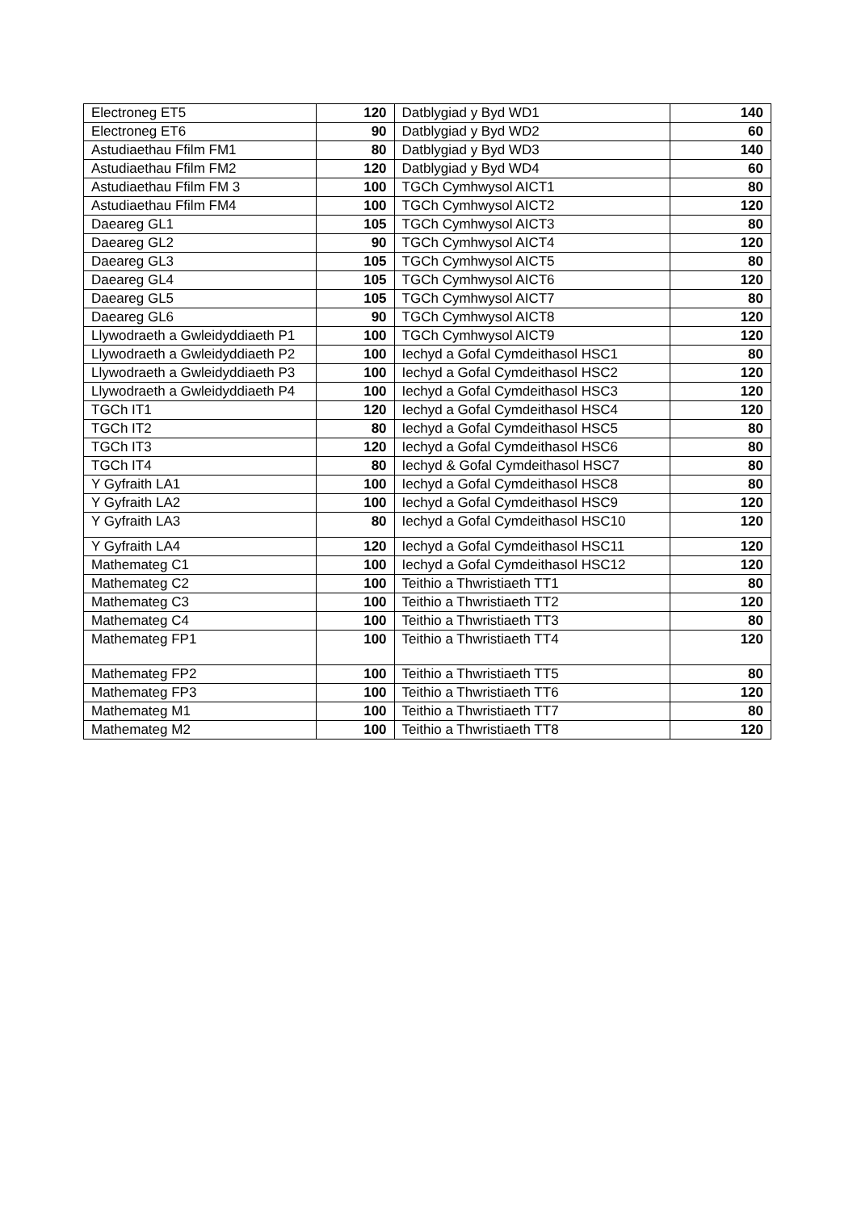| Electroneg ET5 | 120 | Datblygiad y Byd WD1 | 140 |
| Electroneg ET6 | 90 | Datblygiad y Byd WD2 | 60 |
| Astudiaethau Ffilm FM1 | 80 | Datblygiad y Byd WD3 | 140 |
| Astudiaethau Ffilm FM2 | 120 | Datblygiad y Byd WD4 | 60 |
| Astudiaethau Ffilm FM 3 | 100 | TGCh Cymhwysol AICT1 | 80 |
| Astudiaethau Ffilm FM4 | 100 | TGCh Cymhwysol AICT2 | 120 |
| Daeareg GL1 | 105 | TGCh Cymhwysol AICT3 | 80 |
| Daeareg GL2 | 90 | TGCh Cymhwysol AICT4 | 120 |
| Daeareg GL3 | 105 | TGCh Cymhwysol AICT5 | 80 |
| Daeareg GL4 | 105 | TGCh Cymhwysol AICT6 | 120 |
| Daeareg GL5 | 105 | TGCh Cymhwysol AICT7 | 80 |
| Daeareg GL6 | 90 | TGCh Cymhwysol AICT8 | 120 |
| Llywodraeth a Gwleidyddiaeth P1 | 100 | TGCh Cymhwysol AICT9 | 120 |
| Llywodraeth a Gwleidyddiaeth P2 | 100 | Iechyd a Gofal Cymdeithasol HSC1 | 80 |
| Llywodraeth a Gwleidyddiaeth P3 | 100 | Iechyd a Gofal Cymdeithasol HSC2 | 120 |
| Llywodraeth a Gwleidyddiaeth P4 | 100 | Iechyd a Gofal Cymdeithasol HSC3 | 120 |
| TGCh IT1 | 120 | Iechyd a Gofal Cymdeithasol HSC4 | 120 |
| TGCh IT2 | 80 | Iechyd a Gofal Cymdeithasol HSC5 | 80 |
| TGCh IT3 | 120 | Iechyd a Gofal Cymdeithasol HSC6 | 80 |
| TGCh IT4 | 80 | Iechyd & Gofal Cymdeithasol HSC7 | 80 |
| Y Gyfraith LA1 | 100 | Iechyd a Gofal Cymdeithasol HSC8 | 80 |
| Y Gyfraith LA2 | 100 | Iechyd a Gofal Cymdeithasol HSC9 | 120 |
| Y Gyfraith LA3 | 80 | Iechyd a Gofal Cymdeithasol HSC10 | 120 |
| Y Gyfraith LA4 | 120 | Iechyd a Gofal Cymdeithasol HSC11 | 120 |
| Mathemateg C1 | 100 | Iechyd a Gofal Cymdeithasol HSC12 | 120 |
| Mathemateg C2 | 100 | Teithio a Thwristiaeth TT1 | 80 |
| Mathemateg C3 | 100 | Teithio a Thwristiaeth TT2 | 120 |
| Mathemateg C4 | 100 | Teithio a Thwristiaeth TT3 | 80 |
| Mathemateg FP1 | 100 | Teithio a Thwristiaeth TT4 | 120 |
| Mathemateg FP2 | 100 | Teithio a Thwristiaeth TT5 | 80 |
| Mathemateg FP3 | 100 | Teithio a Thwristiaeth TT6 | 120 |
| Mathemateg M1 | 100 | Teithio a Thwristiaeth TT7 | 80 |
| Mathemateg M2 | 100 | Teithio a Thwristiaeth TT8 | 120 |